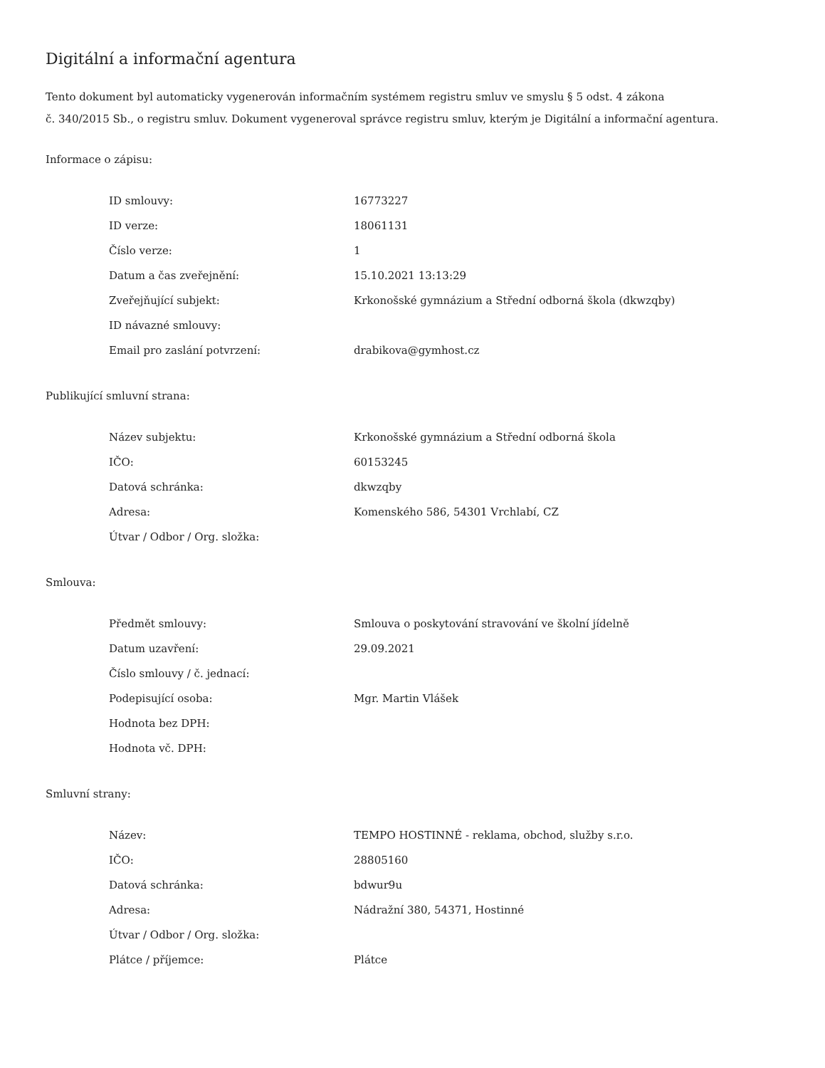Digitální a informační agentura
Tento dokument byl automaticky vygenerován informačním systémem registru smluv ve smyslu § 5 odst. 4 zákona
č. 340/2015 Sb., o registru smluv. Dokument vygeneroval správce registru smluv, kterým je Digitální a informační agentura.
Informace o zápisu:
| ID smlouvy: | 16773227 |
| ID verze: | 18061131 |
| Číslo verze: | 1 |
| Datum a čas zveřejnění: | 15.10.2021 13:13:29 |
| Zveřejňující subjekt: | Krkonošské gymnázium a Střední odborná škola (dkwzqby) |
| ID návazné smlouvy: | |
| Email pro zaslání potvrzení: | drabikova@gymhost.cz |
Publikující smluvní strana:
| Název subjektu: | Krkonošské gymnázium a Střední odborná škola |
| IČO: | 60153245 |
| Datová schránka: | dkwzqby |
| Adresa: | Komenského 586, 54301 Vrchlabí, CZ |
| Útvar / Odbor / Org. složka: | |
Smlouva:
| Předmět smlouvy: | Smlouva o poskytování stravování ve školní jídelně |
| Datum uzavření: | 29.09.2021 |
| Číslo smlouvy / č. jednací: | |
| Podepisující osoba: | Mgr. Martin Vlášek |
| Hodnota bez DPH: | |
| Hodnota vč. DPH: | |
Smluvní strany:
| Název: | TEMPO HOSTINNÉ - reklama, obchod, služby s.r.o. |
| IČO: | 28805160 |
| Datová schránka: | bdwur9u |
| Adresa: | Nádražní 380, 54371, Hostinné |
| Útvar / Odbor / Org. složka: | |
| Plátce / příjemce: | Plátce |